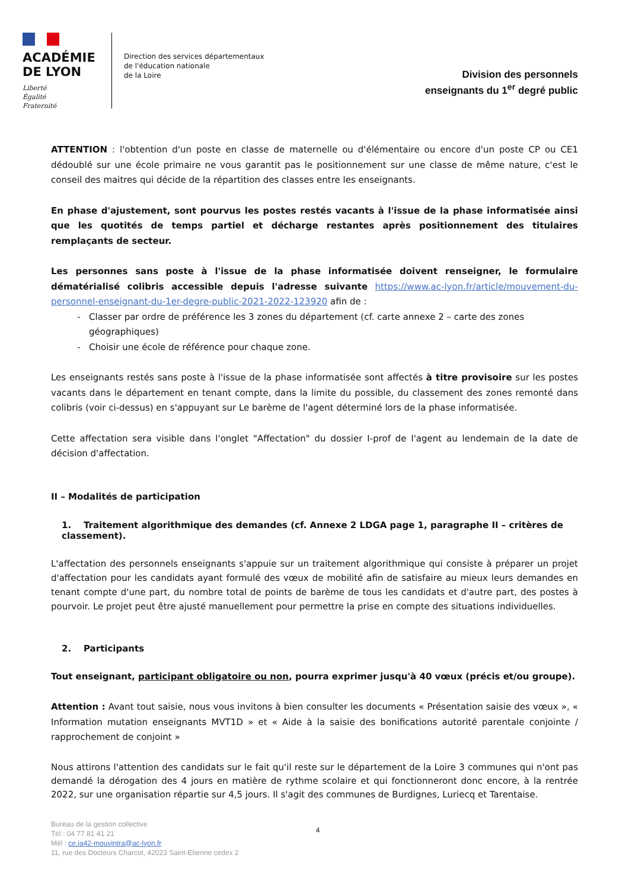ACADÉMIE
DE LYON
Liberté
Égalité
Fraternité
Direction des services départementaux
de l'éducation nationale
de la Loire
Division des personnels
enseignants du 1<sup>er</sup> degré public
ATTENTION : l'obtention d'un poste en classe de maternelle ou d'élémentaire ou encore d'un poste CP ou CE1 dédoublé sur une école primaire ne vous garantit pas le positionnement sur une classe de même nature, c'est le conseil des maitres qui décide de la répartition des classes entre les enseignants.
En phase d'ajustement, sont pourvus les postes restés vacants à l'issue de la phase informatisée ainsi que les quotités de temps partiel et décharge restantes après positionnement des titulaires remplaçants de secteur.
Les personnes sans poste à l'issue de la phase informatisée doivent renseigner, le formulaire dématérialisé colibris accessible depuis l'adresse suivante https://www.ac-lyon.fr/article/mouvement-du-personnel-enseignant-du-1er-degre-public-2021-2022-123920 afin de :
Classer par ordre de préférence les 3 zones du département (cf. carte annexe 2 – carte des zones géographiques)
Choisir une école de référence pour chaque zone.
Les enseignants restés sans poste à l'issue de la phase informatisée sont affectés à titre provisoire sur les postes vacants dans le département en tenant compte, dans la limite du possible, du classement des zones remonté dans colibris (voir ci-dessus) en s'appuyant sur Le barème de l'agent déterminé lors de la phase informatisée.
Cette affectation sera visible dans l'onglet "Affectation" du dossier I-prof de l'agent au lendemain de la date de décision d'affectation.
II – Modalités de participation
1. Traitement algorithmique des demandes (cf. Annexe 2 LDGA page 1, paragraphe II – critères de classement).
L'affectation des personnels enseignants s'appuie sur un traitement algorithmique qui consiste à préparer un projet d'affectation pour les candidats ayant formulé des vœux de mobilité afin de satisfaire au mieux leurs demandes en tenant compte d'une part, du nombre total de points de barème de tous les candidats et d'autre part, des postes à pourvoir. Le projet peut être ajusté manuellement pour permettre la prise en compte des situations individuelles.
2. Participants
Tout enseignant, participant obligatoire ou non, pourra exprimer jusqu'à 40 vœux (précis et/ou groupe).
Attention : Avant tout saisie, nous vous invitons à bien consulter les documents « Présentation saisie des vœux », « Information mutation enseignants MVT1D » et « Aide à la saisie des bonifications autorité parentale conjointe / rapprochement de conjoint »
Nous attirons l'attention des candidats sur le fait qu'il reste sur le département de la Loire 3 communes qui n'ont pas demandé la dérogation des 4 jours en matière de rythme scolaire et qui fonctionneront donc encore, à la rentrée 2022, sur une organisation répartie sur 4,5 jours. Il s'agit des communes de Burdignes, Luriecq et Tarentaise.
Bureau de la gestion collective
Tél : 04 77 81 41 21
Mél : ce.ia42-mouvintra@ac-lyon.fr
11, rue des Docteurs Charcot, 42023 Saint-Etienne cedex 2
4